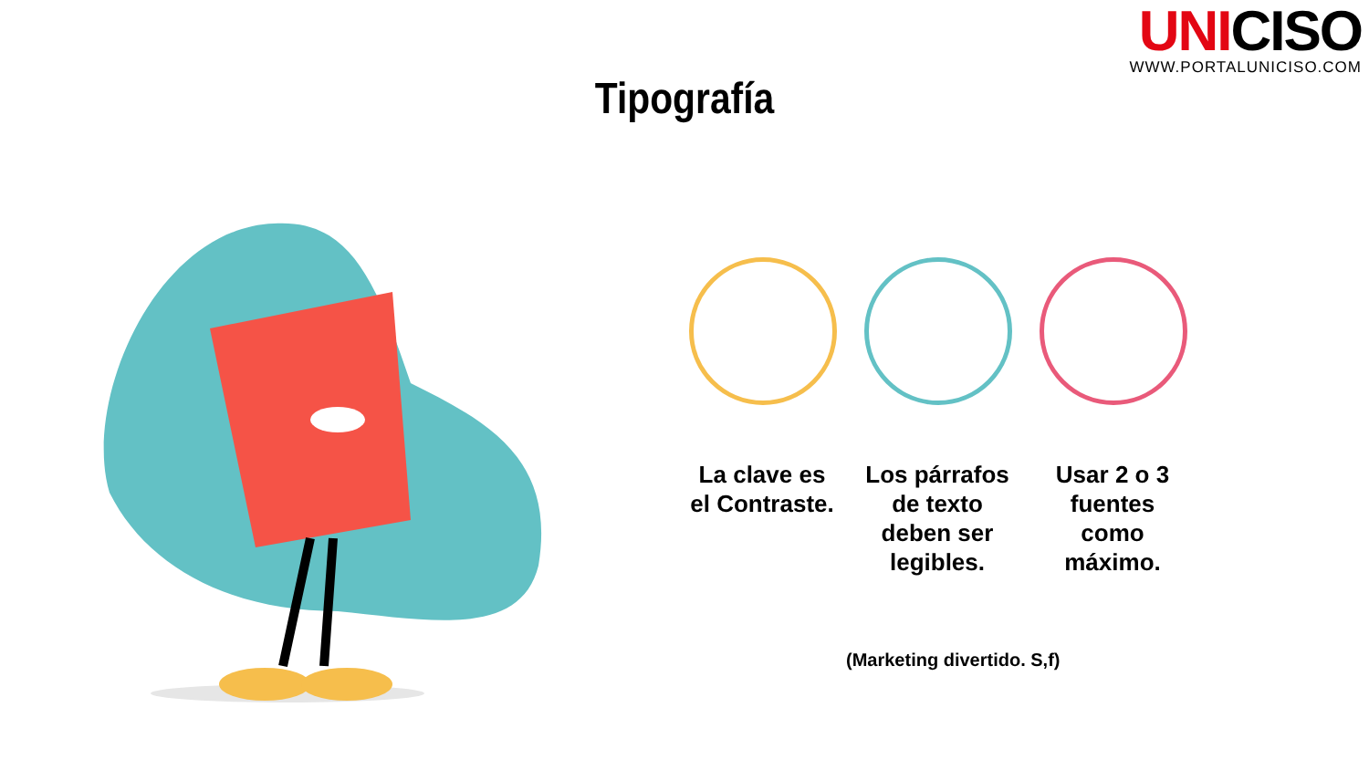UNICISO
WWW.PORTALUNICISO.COM
Tipografía
La clave es el Contraste.
Los párrafos de texto deben ser legibles.
Usar 2 o 3 fuentes como máximo.
(Marketing divertido. S,f)